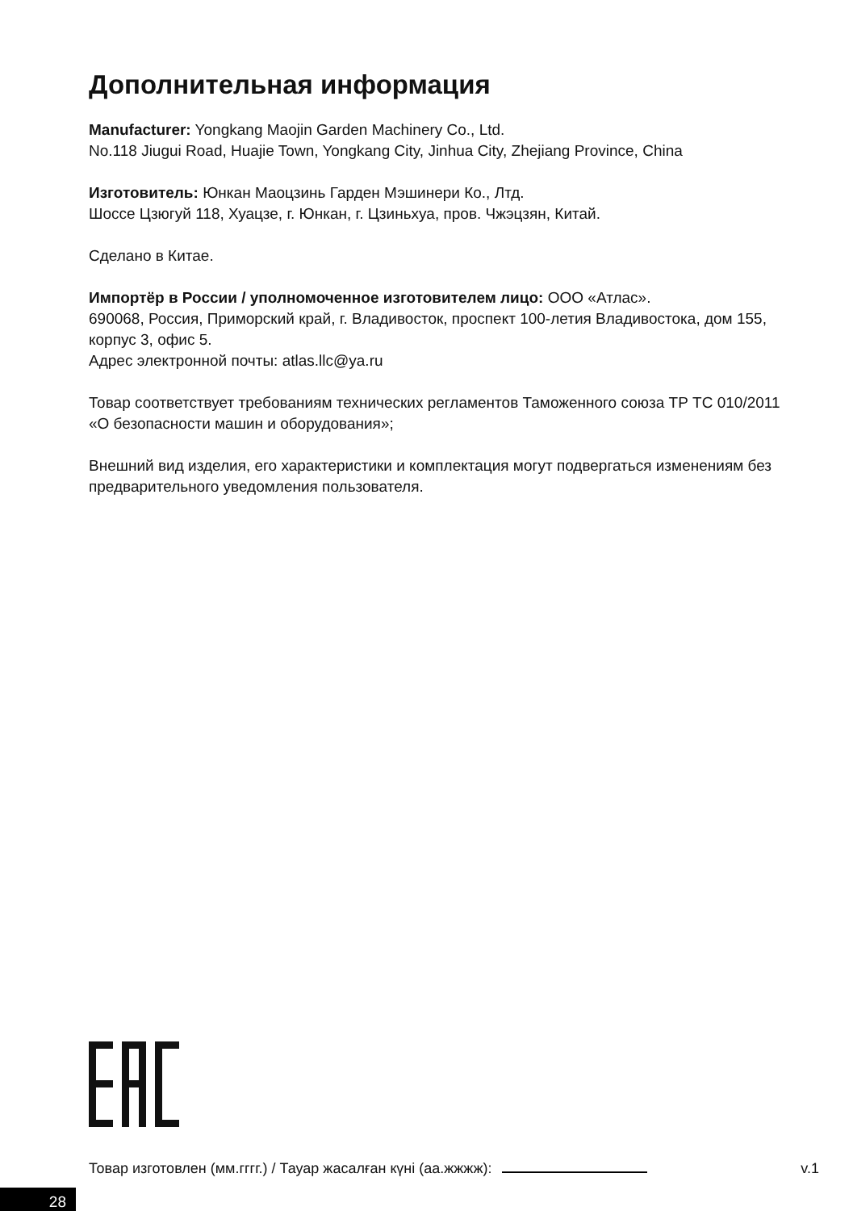Дополнительная информация
Manufacturer: Yongkang Maojin Garden Machinery Co., Ltd.
No.118 Jiugui Road, Huajie Town, Yongkang City, Jinhua City, Zhejiang Province, China
Изготовитель: Юнкан Маоцзинь Гарден Мэшинери Ко., Лтд.
Шоссе Цзюгуй 118, Хуацзе, г. Юнкан, г. Цзиньхуа, пров. Чжэцзян, Китай.
Сделано в Китае.
Импортёр в России / уполномоченное изготовителем лицо: ООО «Атлас».
690068, Россия, Приморский край, г. Владивосток, проспект 100-летия Владивостока, дом 155, корпус 3, офис 5.
Адрес электронной почты: atlas.llc@ya.ru
Товар соответствует требованиям технических регламентов Таможенного союза ТР ТС 010/2011 «О безопасности машин и оборудования»;
Внешний вид изделия, его характеристики и комплектация могут подвергаться изменениям без предварительного уведомления пользователя.
Товар изготовлен (мм.гггг.) / Тауар жасалған күні (аа.жжжж): v.1
28